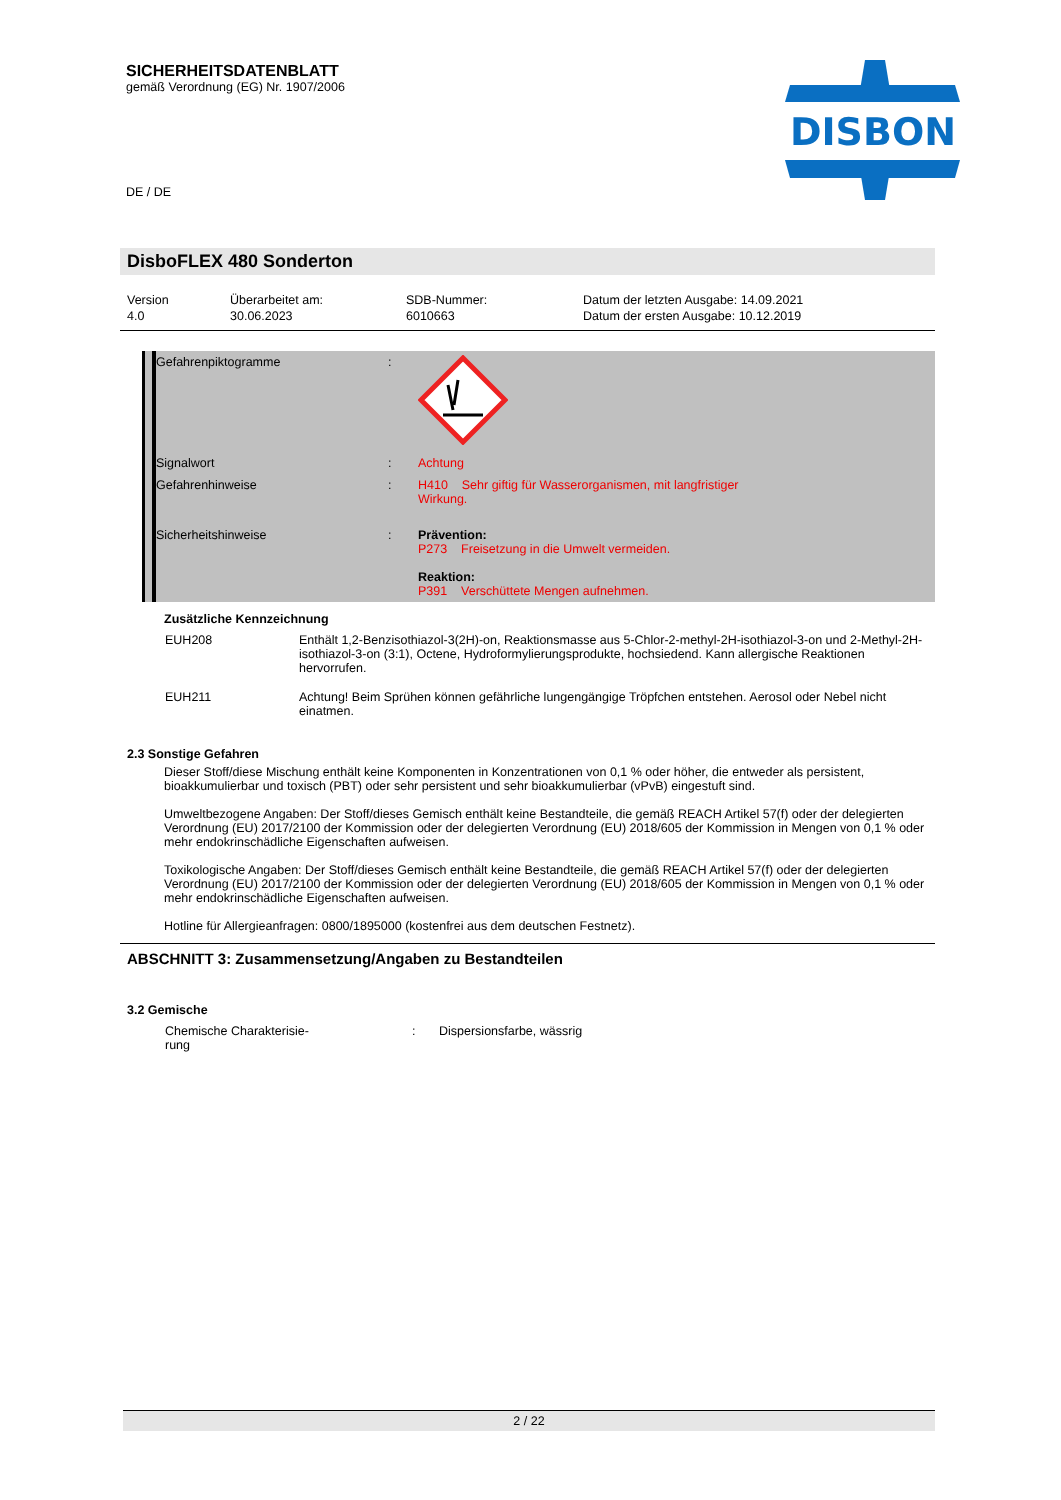SICHERHEITSDATENBLATT
gemäß Verordnung (EG) Nr. 1907/2006
DISBON
DE / DE
DisboFLEX 480 Sonderton
Version
4.0
Überarbeitet am:
30.06.2023
SDB-Nummer:
6010663
Datum der letzten Ausgabe: 14.09.2021
Datum der ersten Ausgabe: 10.12.2019
| Gefahrenpiktogramme | : | |
| Signalwort | : | Achtung |
| Gefahrenhinweise | : | H410 Sehr giftig für Wasserorganismen, mit langfristiger Wirkung. |
| Sicherheitshinweise | : | Prävention: P273 Freisetzung in die Umwelt vermeiden. Reaktion: P391 Verschüttete Mengen aufnehmen. |
Zusätzliche Kennzeichnung
| EUH208 | Enthält 1,2-Benzisothiazol-3(2H)-on, Reaktionsmasse aus 5-Chlor-2-methyl-2H-isothiazol-3-on und 2-Methyl-2H-isothiazol-3-on (3:1), Octene, Hydroformylierungsprodukte, hochsiedend. Kann allergische Reaktionen hervorrufen. |
| EUH211 | Achtung! Beim Sprühen können gefährliche lungengängige Tröpfchen entstehen. Aerosol oder Nebel nicht einatmen. |
2.3 Sonstige Gefahren
Dieser Stoff/diese Mischung enthält keine Komponenten in Konzentrationen von 0,1 % oder höher, die entweder als persistent, bioakkumulierbar und toxisch (PBT) oder sehr persistent und sehr bioakkumulierbar (vPvB) eingestuft sind.
Umweltbezogene Angaben: Der Stoff/dieses Gemisch enthält keine Bestandteile, die gemäß REACH Artikel 57(f) oder der delegierten Verordnung (EU) 2017/2100 der Kommission oder der delegierten Verordnung (EU) 2018/605 der Kommission in Mengen von 0,1 % oder mehr endokrinschädliche Eigenschaften aufweisen.
Toxikologische Angaben: Der Stoff/dieses Gemisch enthält keine Bestandteile, die gemäß REACH Artikel 57(f) oder der delegierten Verordnung (EU) 2017/2100 der Kommission oder der delegierten Verordnung (EU) 2018/605 der Kommission in Mengen von 0,1 % oder mehr endokrinschädliche Eigenschaften aufweisen.
Hotline für Allergieanfragen: 0800/1895000 (kostenfrei aus dem deutschen Festnetz).
ABSCHNITT 3: Zusammensetzung/Angaben zu Bestandteilen
3.2 Gemische
| Chemische Charakterisie- rung | : | Dispersionsfarbe, wässrig |
2 / 22